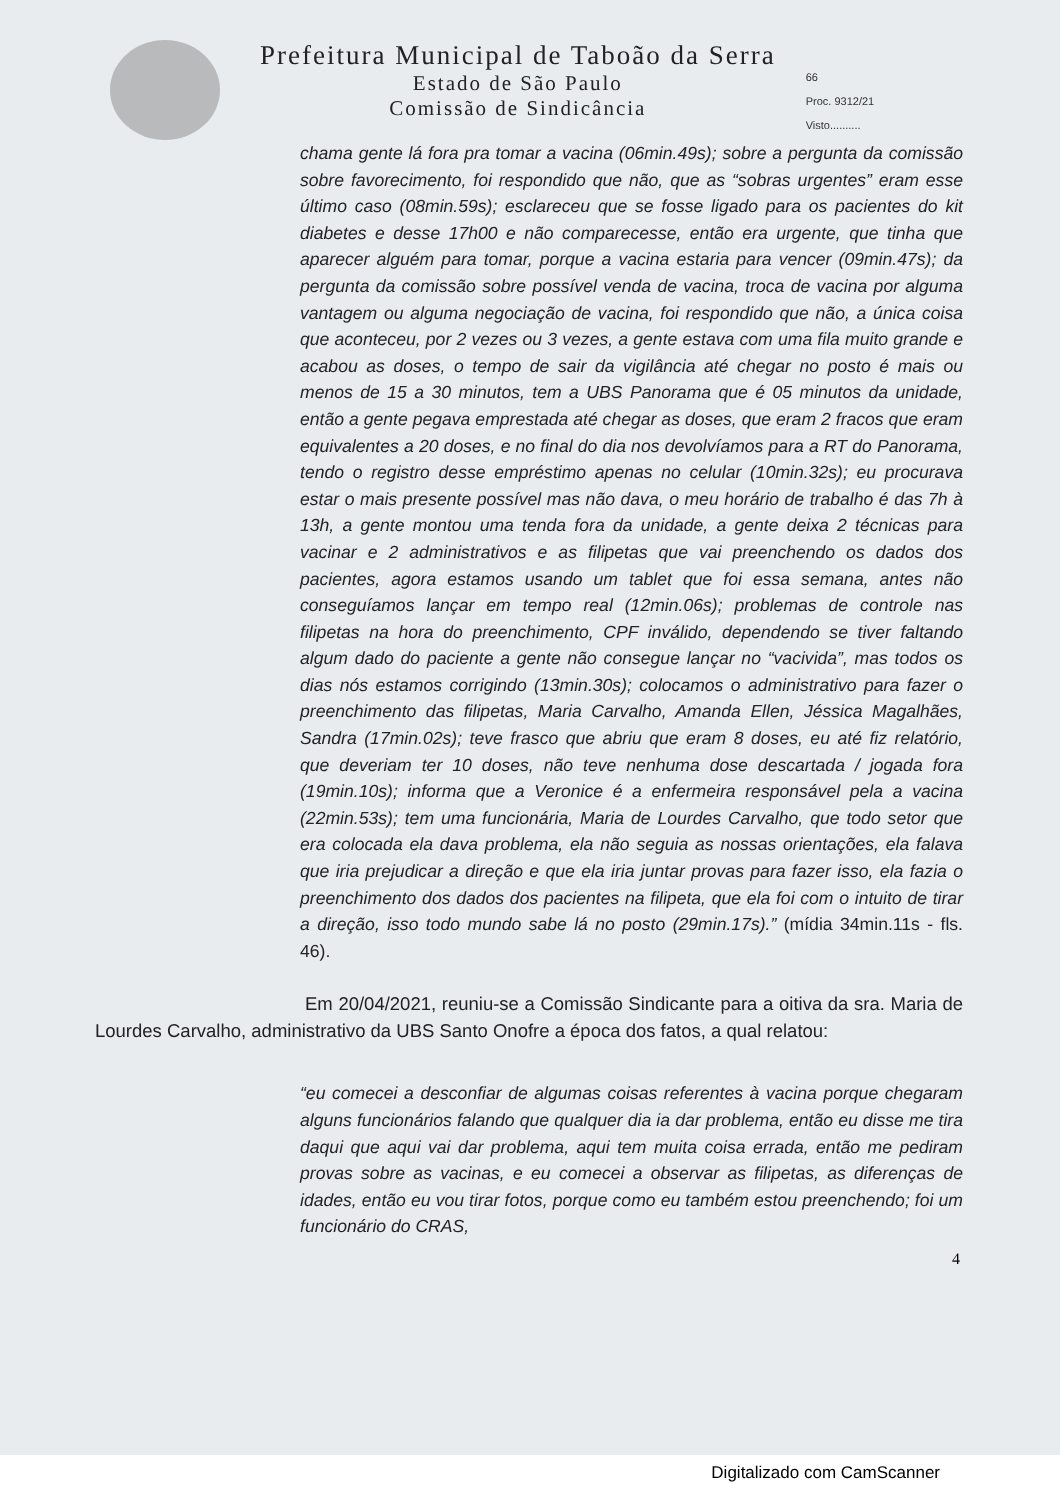Prefeitura Municipal de Taboão da Serra
Estado de São Paulo
Comissão de Sindicância
66
Proc. 9312/21
Visto..........
chama gente lá fora pra tomar a vacina (06min.49s); sobre a pergunta da comissão sobre favorecimento, foi respondido que não, que as “sobras urgentes” eram esse último caso (08min.59s); esclareceu que se fosse ligado para os pacientes do kit diabetes e desse 17h00 e não comparecesse, então era urgente, que tinha que aparecer alguém para tomar, porque a vacina estaria para vencer (09min.47s); da pergunta da comissão sobre possível venda de vacina, troca de vacina por alguma vantagem ou alguma negociação de vacina, foi respondido que não, a única coisa que aconteceu, por 2 vezes ou 3 vezes, a gente estava com uma fila muito grande e acabou as doses, o tempo de sair da vigilância até chegar no posto é mais ou menos de 15 a 30 minutos, tem a UBS Panorama que é 05 minutos da unidade, então a gente pegava emprestada até chegar as doses, que eram 2 fracos que eram equivalentes a 20 doses, e no final do dia nos devolvíamos para a RT do Panorama, tendo o registro desse empréstimo apenas no celular (10min.32s); eu procurava estar o mais presente possível mas não dava, o meu horário de trabalho é das 7h à 13h, a gente montou uma tenda fora da unidade, a gente deixa 2 técnicas para vacinar e 2 administrativos e as filipetas que vai preenchendo os dados dos pacientes, agora estamos usando um tablet que foi essa semana, antes não conseguíamos lançar em tempo real (12min.06s); problemas de controle nas filipetas na hora do preenchimento, CPF inválido, dependendo se tiver faltando algum dado do paciente a gente não consegue lançar no “vacivida”, mas todos os dias nós estamos corrigindo (13min.30s); colocamos o administrativo para fazer o preenchimento das filipetas, Maria Carvalho, Amanda Ellen, Jéssica Magalhães, Sandra (17min.02s); teve frasco que abriu que eram 8 doses, eu até fiz relatório, que deveriam ter 10 doses, não teve nenhuma dose descartada / jogada fora (19min.10s); informa que a Veronice é a enfermeira responsável pela a vacina (22min.53s); tem uma funcionária, Maria de Lourdes Carvalho, que todo setor que era colocada ela dava problema, ela não seguia as nossas orientações, ela falava que iria prejudicar a direção e que ela iria juntar provas para fazer isso, ela fazia o preenchimento dos dados dos pacientes na filipeta, que ela foi com o intuito de tirar a direção, isso todo mundo sabe lá no posto (29min.17s).” (mídia 34min.11s - fls. 46).
Em 20/04/2021, reuniu-se a Comissão Sindicante para a oitiva da sra. Maria de Lourdes Carvalho, administrativo da UBS Santo Onofre a época dos fatos, a qual relatou:
“eu comecei a desconfiar de algumas coisas referentes à vacina porque chegaram alguns funcionários falando que qualquer dia ia dar problema, então eu disse me tira daqui que aqui vai dar problema, aqui tem muita coisa errada, então me pediram provas sobre as vacinas, e eu comecei a observar as filipetas, as diferenças de idades, então eu vou tirar fotos, porque como eu também estou preenchendo; foi um funcionário do CRAS,
4
Digitalizado com CamScanner